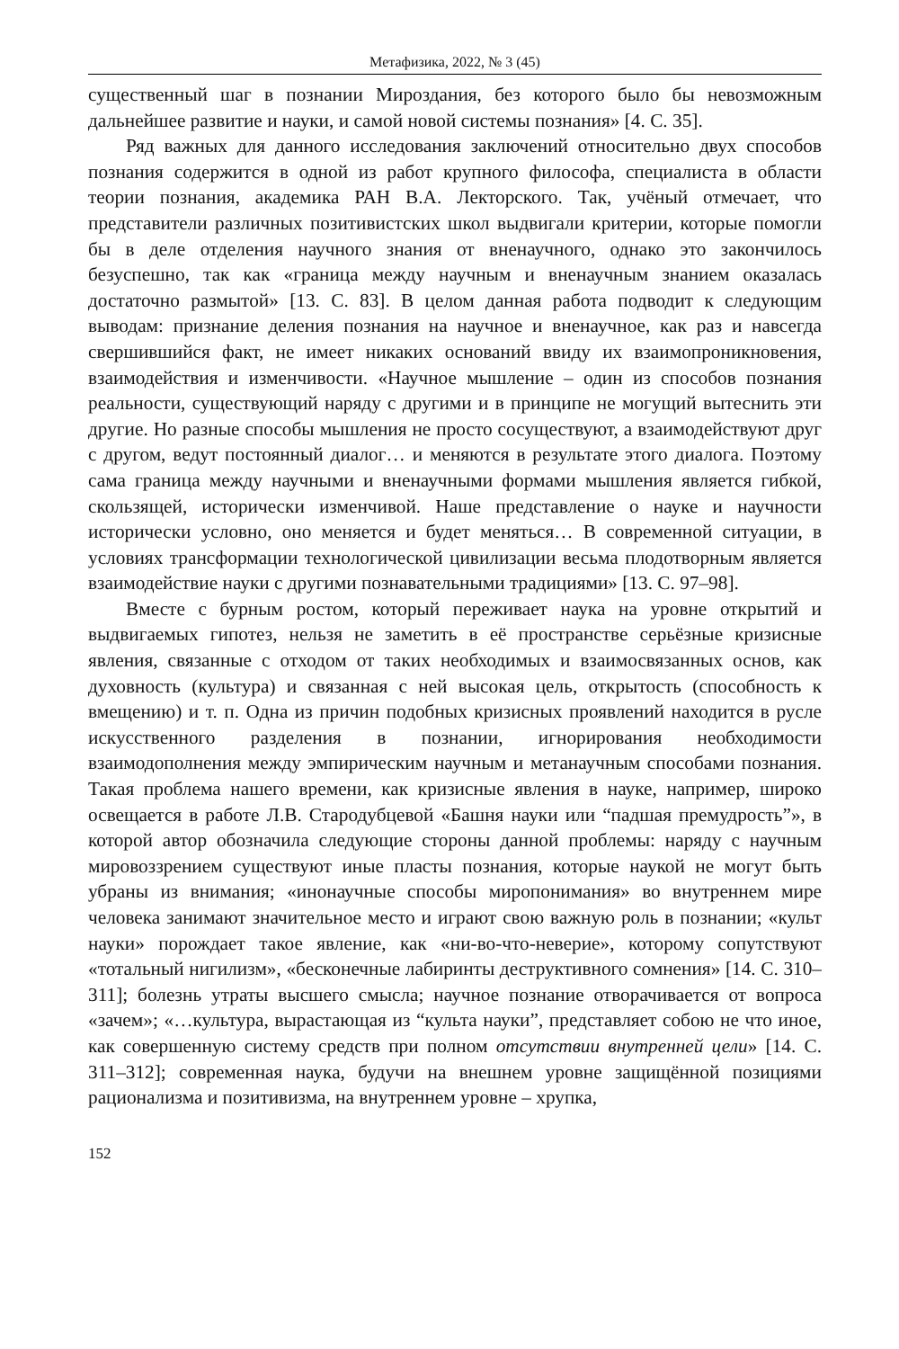Метафизика, 2022, № 3 (45)
существенный шаг в познании Мироздания, без которого было бы невозможным дальнейшее развитие и науки, и самой новой системы познания» [4. С. 35].
Ряд важных для данного исследования заключений относительно двух способов познания содержится в одной из работ крупного философа, специалиста в области теории познания, академика РАН В.А. Лекторского. Так, учёный отмечает, что представители различных позитивистских школ выдвигали критерии, которые помогли бы в деле отделения научного знания от вненаучного, однако это закончилось безуспешно, так как «граница между научным и вненаучным знанием оказалась достаточно размытой» [13. С. 83]. В целом данная работа подводит к следующим выводам: признание деления познания на научное и вненаучное, как раз и навсегда свершившийся факт, не имеет никаких оснований ввиду их взаимопроникновения, взаимодействия и изменчивости. «Научное мышление – один из способов познания реальности, существующий наряду с другими и в принципе не могущий вытеснить эти другие. Но разные способы мышления не просто сосуществуют, а взаимодействуют друг с другом, ведут постоянный диалог… и меняются в результате этого диалога. Поэтому сама граница между научными и вненаучными формами мышления является гибкой, скользящей, исторически изменчивой. Наше представление о науке и научности исторически условно, оно меняется и будет меняться… В современной ситуации, в условиях трансформации технологической цивилизации весьма плодотворным является взаимодействие науки с другими познавательными традициями» [13. С. 97–98].
Вместе с бурным ростом, который переживает наука на уровне открытий и выдвигаемых гипотез, нельзя не заметить в её пространстве серьёзные кризисные явления, связанные с отходом от таких необходимых и взаимосвязанных основ, как духовность (культура) и связанная с ней высокая цель, открытость (способность к вмещению) и т. п. Одна из причин подобных кризисных проявлений находится в русле искусственного разделения в познании, игнорирования необходимости взаимодополнения между эмпирическим научным и метанаучным способами познания. Такая проблема нашего времени, как кризисные явления в науке, например, широко освещается в работе Л.В. Стародубцевой «Башня науки или “падшая премудрость”», в которой автор обозначила следующие стороны данной проблемы: наряду с научным мировоззрением существуют иные пласты познания, которые наукой не могут быть убраны из внимания; «инонаучные способы миропонимания» во внутреннем мире человека занимают значительное место и играют свою важную роль в познании; «культ науки» порождает такое явление, как «ни-во-что-неверие», которому сопутствуют «тотальный нигилизм», «бесконечные лабиринты деструктивного сомнения» [14. С. 310–311]; болезнь утраты высшего смысла; научное познание отворачивается от вопроса «зачем»; «…культура, вырастающая из “культа науки”, представляет собою не что иное, как совершенную систему средств при полном отсутствии внутренней цели» [14. С. 311–312]; современная наука, будучи на внешнем уровне защищённой позициями рационализма и позитивизма, на внутреннем уровне – хрупка,
152